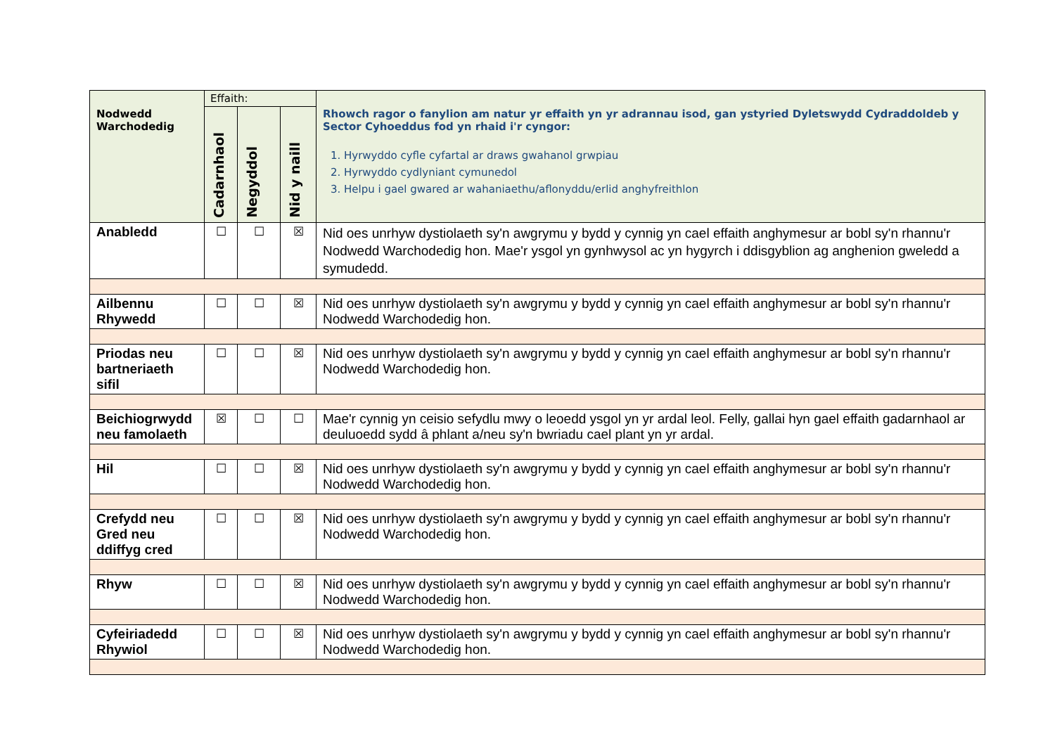| Nodwedd Warchodedig | Effaith: | | | Rhowch ragor o fanylion am natur yr effaith yn yr adrannau isod, gan ystyried Dyletswydd Cydraddoldeb y Sector Cyhoeddus fod yn rhaid i'r cyngor: 1. Hyrwyddo cyfle cyfartal ar draws gwahanol grwpiau 2. Hyrwyddo cydlyniant cymunedol 3. Helpu i gael gwared ar wahaniaethu/aflonyddu/erlid anghyfreithlon |
| --- | --- | --- | --- | --- |
| | Cadarnhaol | Negyddol | Nid y naill | |
| Anabledd | ☐ | ☐ | ☒ | Nid oes unrhyw dystiolaeth sy'n awgrymu y bydd y cynnig yn cael effaith anghymesur ar bobl sy'n rhannu'r Nodwedd Warchodedig hon. Mae'r ysgol yn gynhwysol ac yn hygyrch i ddisgyblion ag anghenion gweledd a symudedd. |
| Ailbennu Rhywedd | ☐ | ☐ | ☒ | Nid oes unrhyw dystiolaeth sy'n awgrymu y bydd y cynnig yn cael effaith anghymesur ar bobl sy'n rhannu'r Nodwedd Warchodedig hon. |
| Priodas neu bartneriaeth sifil | ☐ | ☐ | ☒ | Nid oes unrhyw dystiolaeth sy'n awgrymu y bydd y cynnig yn cael effaith anghymesur ar bobl sy'n rhannu'r Nodwedd Warchodedig hon. |
| Beichiogrwydd neu famolaeth | ☒ | ☐ | ☐ | Mae'r cynnig yn ceisio sefydlu mwy o leoedd ysgol yn yr ardal leol. Felly, gallai hyn gael effaith gadarnhaol ar deuluoedd sydd â phlant a/neu sy'n bwriadu cael plant yn yr ardal. |
| Hil | ☐ | ☐ | ☒ | Nid oes unrhyw dystiolaeth sy'n awgrymu y bydd y cynnig yn cael effaith anghymesur ar bobl sy'n rhannu'r Nodwedd Warchodedig hon. |
| Crefydd neu Gred neu ddiffyg cred | ☐ | ☐ | ☒ | Nid oes unrhyw dystiolaeth sy'n awgrymu y bydd y cynnig yn cael effaith anghymesur ar bobl sy'n rhannu'r Nodwedd Warchodedig hon. |
| Rhyw | ☐ | ☐ | ☒ | Nid oes unrhyw dystiolaeth sy'n awgrymu y bydd y cynnig yn cael effaith anghymesur ar bobl sy'n rhannu'r Nodwedd Warchodedig hon. |
| Cyfeiriadedd Rhywiol | ☐ | ☐ | ☒ | Nid oes unrhyw dystiolaeth sy'n awgrymu y bydd y cynnig yn cael effaith anghymesur ar bobl sy'n rhannu'r Nodwedd Warchodedig hon. |